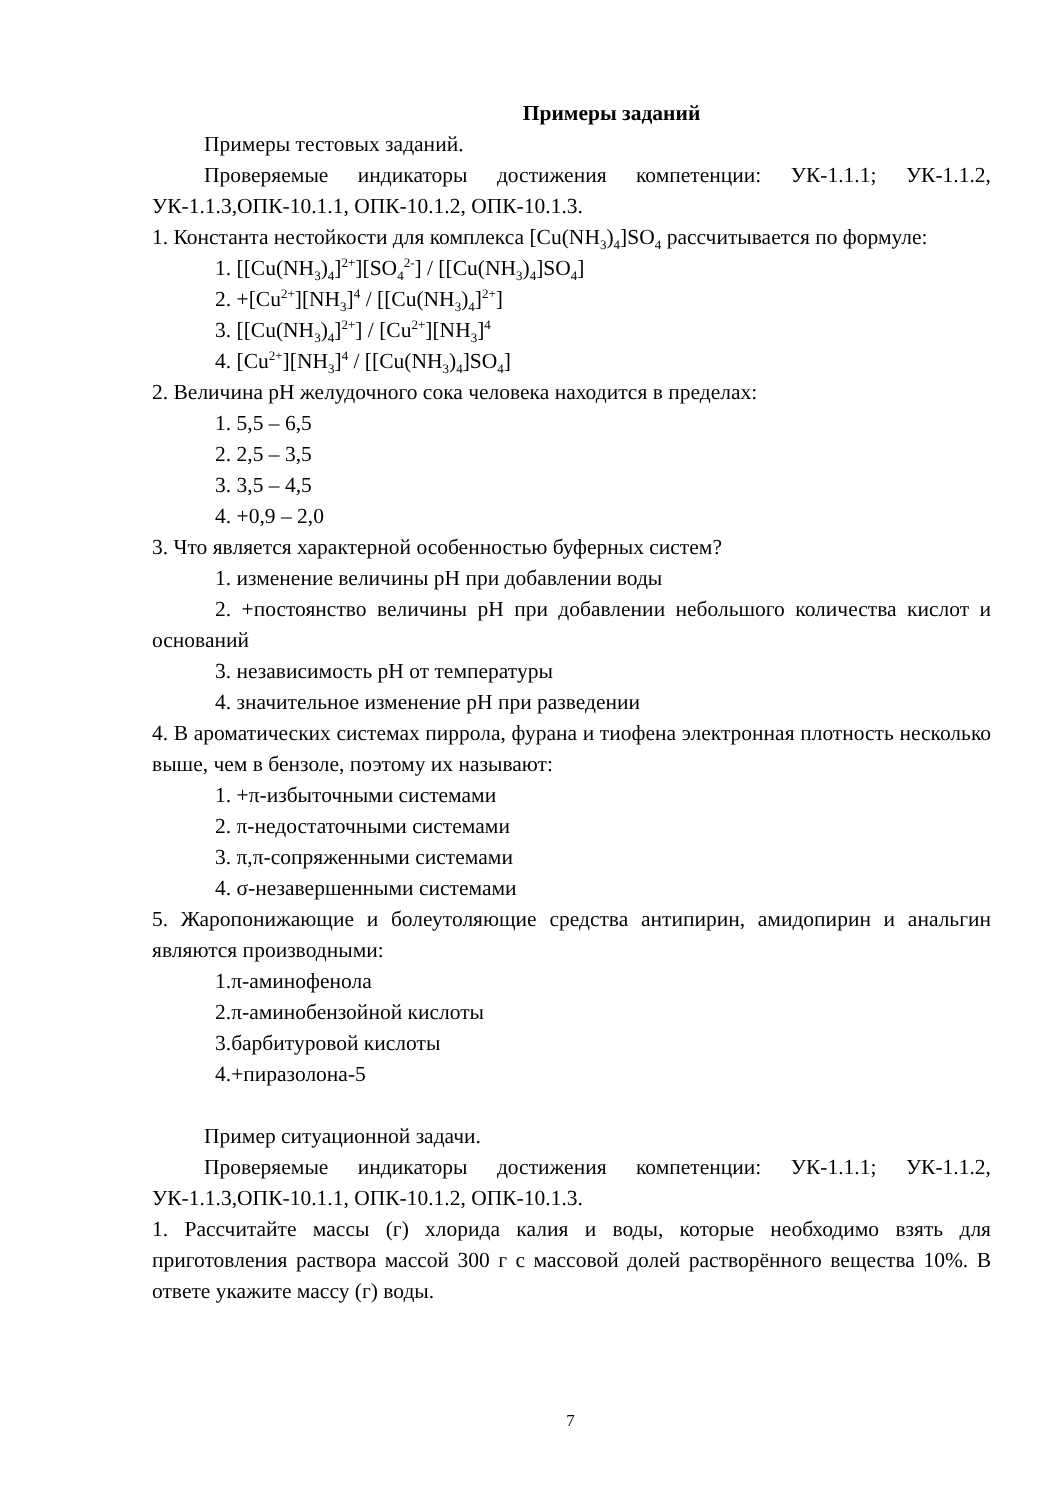Примеры заданий
Примеры тестовых заданий.
Проверяемые индикаторы достижения компетенции: УК-1.1.1; УК-1.1.2, УК-1.1.3,ОПК-10.1.1, ОПК-10.1.2, ОПК-10.1.3.
1. Константа нестойкости для комплекса [Cu(NH<sub>3</sub>)<sub>4</sub>]SO<sub>4</sub> рассчитывается по формуле:
1. [[Cu(NH<sub>3</sub>)<sub>4</sub>]<sup>2+</sup>][SO<sub>4</sub><sup>2-</sup>] / [[Cu(NH<sub>3</sub>)<sub>4</sub>]SO<sub>4</sub>]
2. +[Cu<sup>2+</sup>][NH<sub>3</sub>]<sup>4</sup> / [[Cu(NH<sub>3</sub>)<sub>4</sub>]<sup>2+</sup>]
3. [[Cu(NH<sub>3</sub>)<sub>4</sub>]<sup>2+</sup>] / [Cu<sup>2+</sup>][NH<sub>3</sub>]<sup>4</sup>
4. [Cu<sup>2+</sup>][NH<sub>3</sub>]<sup>4</sup> / [[Cu(NH<sub>3</sub>)<sub>4</sub>]SO<sub>4</sub>]
2. Величина pH желудочного сока человека находится в пределах:
1. 5,5 – 6,5
2. 2,5 – 3,5
3. 3,5 – 4,5
4. +0,9 – 2,0
3. Что является характерной особенностью буферных систем?
1. изменение величины pH при добавлении воды
2. +постоянство величины pH при добавлении небольшого количества кислот и оснований
3. независимость pH от температуры
4. значительное изменение pH при разведении
4. В ароматических системах пиррола, фурана и тиофена электронная плотность несколько выше, чем в бензоле, поэтому их называют:
1. +π-избыточными системами
2. π-недостаточными системами
3. π,π-сопряженными системами
4. σ-незавершенными системами
5. Жаропонижающие и болеутоляющие средства антипирин, амидопирин и анальгин являются производными:
1.π-аминофенола
2.π-аминобензойной кислоты
3.барбитуровой кислоты
4.+пиразолона-5
Пример ситуационной задачи.
Проверяемые индикаторы достижения компетенции: УК-1.1.1; УК-1.1.2, УК-1.1.3,ОПК-10.1.1, ОПК-10.1.2, ОПК-10.1.3.
1. Рассчитайте массы (г) хлорида калия и воды, которые необходимо взять для приготовления раствора массой 300 г с массовой долей растворённого вещества 10%. В ответе укажите массу (г) воды.
7